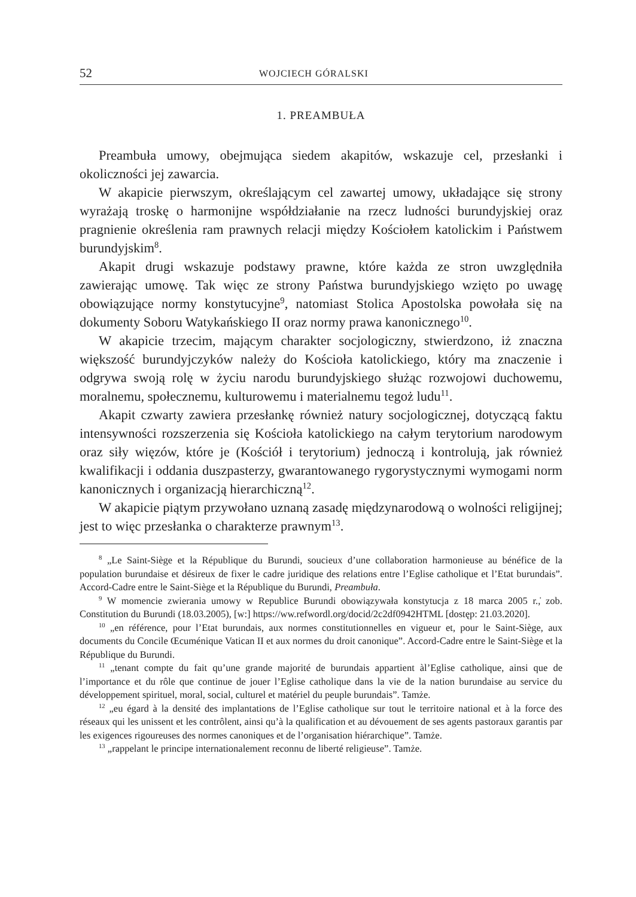52 WOJCIECH GÓRALSKI
1. PREAMBUŁA
Preambuła umowy, obejmująca siedem akapitów, wskazuje cel, przesłanki i okoliczności jej zawarcia.
W akapicie pierwszym, określającym cel zawartej umowy, układające się strony wyrażają troskę o harmonijne współdziałanie na rzecz ludności burundyjskiej oraz pragnienie określenia ram prawnych relacji między Kościołem katolickim i Państwem burundyjskim<sup>8</sup>.
Akapit drugi wskazuje podstawy prawne, które każda ze stron uwzględniła zawierając umowę. Tak więc ze strony Państwa burundyjskiego wzięto po uwagę obowiązujące normy konstytucyjne<sup>9</sup>, natomiast Stolica Apostolska powołała się na dokumenty Soboru Watykańskiego II oraz normy prawa kanonicznego<sup>10</sup>.
W akapicie trzecim, mającym charakter socjologiczny, stwierdzono, iż znaczna większość burundyjczyków należy do Kościoła katolickiego, który ma znaczenie i odgrywa swoją rolę w życiu narodu burundyjskiego służąc rozwojowi duchowemu, moralnemu, społecznemu, kulturowemu i materialnemu tegoż ludu<sup>11</sup>.
Akapit czwarty zawiera przesłankę również natury socjologicznej, dotyczącą faktu intensywności rozszerzenia się Kościoła katolickiego na całym terytorium narodowym oraz siły więzów, które je (Kościół i terytorium) jednoczą i kontrolują, jak również kwalifikacji i oddania duszpasterzy, gwarantowanego rygorystycznymi wymogami norm kanonicznych i organizacją hierarchiczną<sup>12</sup>.
W akapicie piątym przywołano uznaną zasadę międzynarodową o wolności religijnej; jest to więc przesłanka o charakterze prawnym<sup>13</sup>.
<sup>8</sup> „Le Saint-Siège et la République du Burundi, soucieux d’une collaboration harmonieuse au bénéfice de la population burundaise et désireux de fixer le cadre juridique des relations entre l’Eglise catholique et l’Etat burundais”. Accord-Cadre entre le Saint-Siège et la République du Burundi, Preambuła.
<sup>9</sup> W momencie zwierania umowy w Republice Burundi obowiązywała konstytucja z 18 marca 2005 r.,̇ zob. Constitution du Burundi (18.03.2005), [w:] https://ww.refwordl.org/docid/2c2df0942HTML [dostęp: 21.03.2020].
<sup>10</sup> „en référence, pour l’Etat burundais, aux normes constitutionnelles en vigueur et, pour le Saint-Siège, aux documents du Concile Œcuménique Vatican II et aux normes du droit canonique”. Accord-Cadre entre le Saint-Siège et la République du Burundi.
<sup>11</sup> „tenant compte du fait qu’une grande majorité de burundais appartient àl’Eglise catholique, ainsi que de l’importance et du rôle que continue de jouer l’Eglise catholique dans la vie de la nation burundaise au service du développement spirituel, moral, social, culturel et matériel du peuple burundais”. Tamże.
<sup>12</sup> „eu égard à la densité des implantations de l’Eglise catholique sur tout le territoire national et à la force des réseaux qui les unissent et les contrôlent, ainsi qu’à la qualification et au dévouement de ses agents pastoraux garantis par les exigences rigoureuses des normes canoniques et de l’organisation hiérarchique”. Tamże.
<sup>13</sup> „rappelant le principe internationalement reconnu de liberté religieuse”. Tamże.